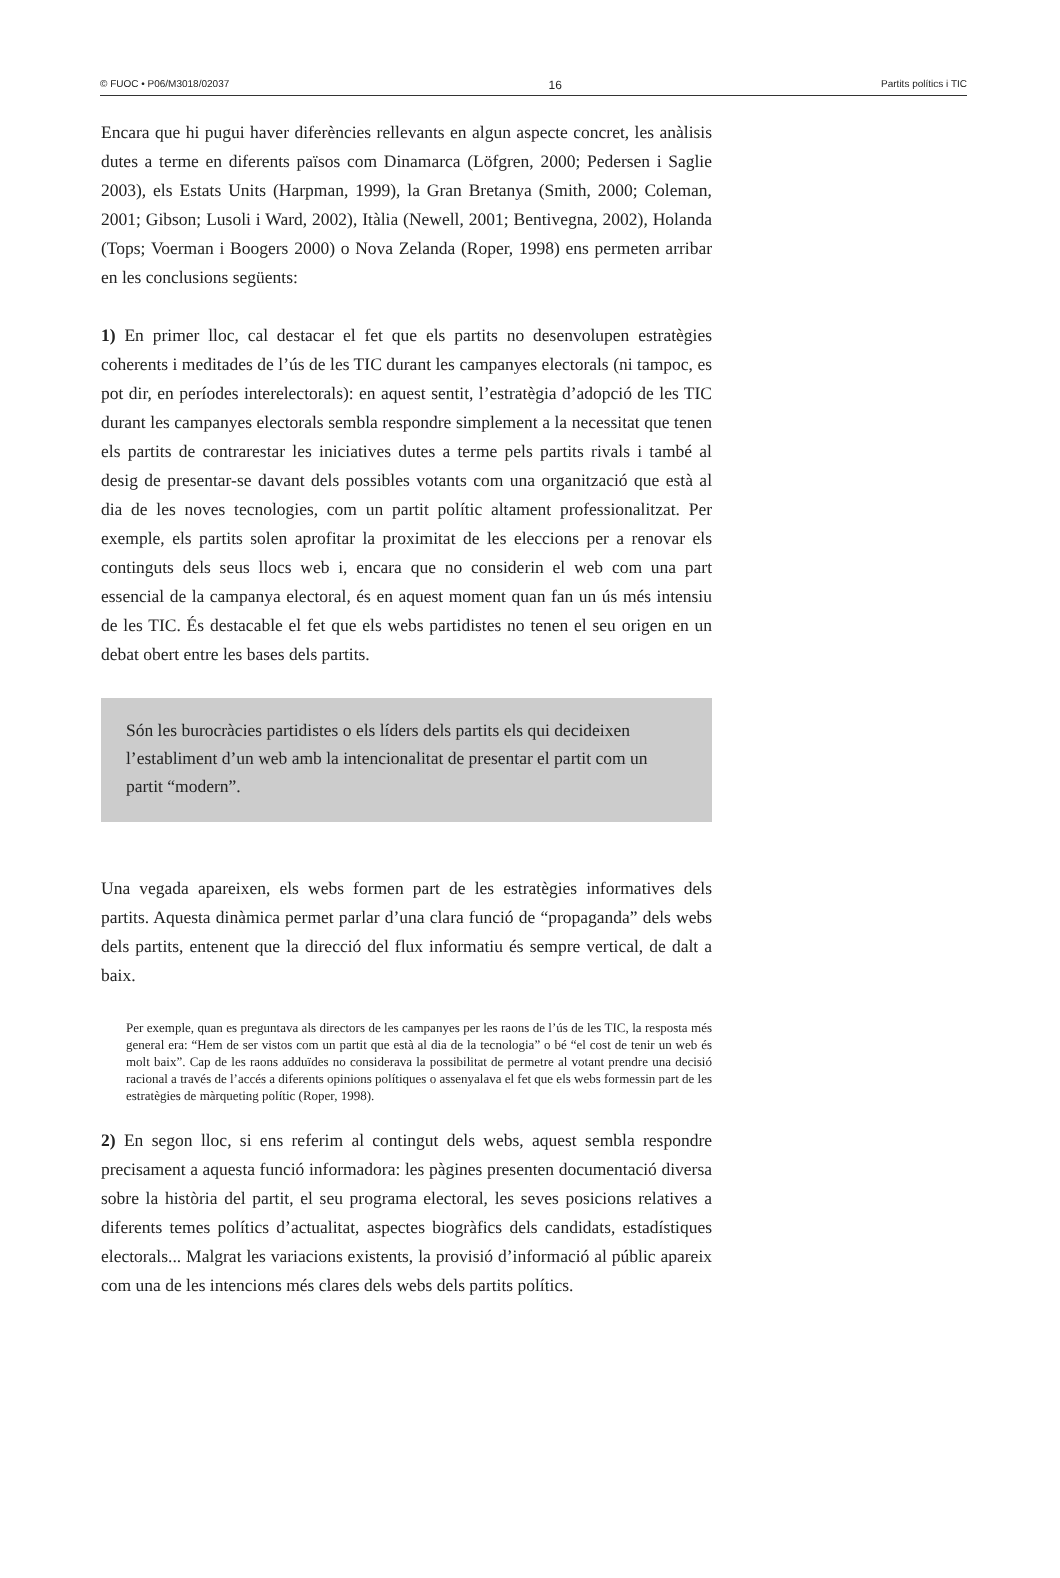© FUOC • P06/M3018/02037 16 Partits polítics i TIC
Encara que hi pugui haver diferències rellevants en algun aspecte concret, les anàlisis dutes a terme en diferents països com Dinamarca (Löfgren, 2000; Pedersen i Saglie 2003), els Estats Units (Harpman, 1999), la Gran Bretanya (Smith, 2000; Coleman, 2001; Gibson; Lusoli i Ward, 2002), Itàlia (Newell, 2001; Bentivegna, 2002), Holanda (Tops; Voerman i Boogers 2000) o Nova Zelanda (Roper, 1998) ens permeten arribar en les conclusions següents:
1) En primer lloc, cal destacar el fet que els partits no desenvolupen estratègies coherents i meditades de l’ús de les TIC durant les campanyes electorals (ni tampoc, es pot dir, en períodes interelectorals): en aquest sentit, l’estratègia d’adopció de les TIC durant les campanyes electorals sembla respondre simplement a la necessitat que tenen els partits de contrarestar les iniciatives dutes a terme pels partits rivals i també al desig de presentar-se davant dels possibles votants com una organització que està al dia de les noves tecnologies, com un partit polític altament professionalitzat. Per exemple, els partits solen aprofitar la proximitat de les eleccions per a renovar els continguts dels seus llocs web i, encara que no considerin el web com una part essencial de la campanya electoral, és en aquest moment quan fan un ús més intensiu de les TIC. És destacable el fet que els webs partidistes no tenen el seu origen en un debat obert entre les bases dels partits.
Són les burocràcies partidistes o els líders dels partits els qui decideixen l’establiment d’un web amb la intencionalitat de presentar el partit com un partit “modern”.
Una vegada apareixen, els webs formen part de les estratègies informatives dels partits. Aquesta dinàmica permet parlar d’una clara funció de “propaganda” dels webs dels partits, entenent que la direcció del flux informatiu és sempre vertical, de dalt a baix.
Per exemple, quan es preguntava als directors de les campanyes per les raons de l’ús de les TIC, la resposta més general era: “Hem de ser vistos com un partit que està al dia de la tecnologia” o bé “el cost de tenir un web és molt baix”. Cap de les raons adduïdes no considerava la possibilitat de permetre al votant prendre una decisió racional a través de l’accés a diferents opinions polítiques o assenyalava el fet que els webs formessin part de les estratègies de màrqueting polític (Roper, 1998).
2) En segon lloc, si ens referim al contingut dels webs, aquest sembla respondre precisament a aquesta funció informadora: les pàgines presenten documentació diversa sobre la història del partit, el seu programa electoral, les seves posicions relatives a diferents temes polítics d’actualitat, aspectes biogràfics dels candidats, estadístiques electorals... Malgrat les variacions existents, la provisió d’informació al públic apareix com una de les intencions més clares dels webs dels partits polítics.